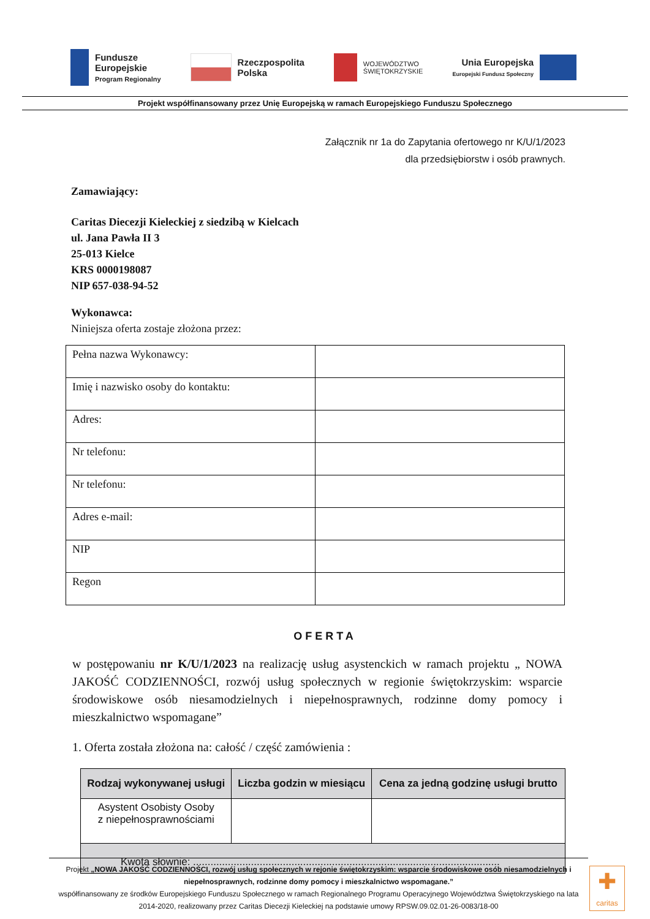Fundusze
Europejskie
Program Regionalny
Rzeczpospolita
Polska
WOJEWÓDZTWO
ŚWIĘTOKRZYSKIE
Unia Europejska
Europejski Fundusz Społeczny
Projekt współfinansowany przez Unię Europejską w ramach Europejskiego Funduszu Społecznego
Załącznik nr 1a do Zapytania ofertowego nr K/U/1/2023
dla przedsiębiorstw i osób prawnych.
Zamawiający:
Caritas Diecezji Kieleckiej z siedzibą w Kielcach
ul. Jana Pawła II 3
25-013 Kielce
KRS 0000198087
NIP 657-038-94-52
Wykonawca:
Niniejsza oferta zostaje złożona przez:
| Pełna nazwa Wykonawcy: | |
| Imię i nazwisko osoby do kontaktu: | |
| Adres: | |
| Nr telefonu: | |
| Nr telefonu: | |
| Adres e-mail: | |
| NIP | |
| Regon | |
OFERTA
w postępowaniu nr K/U/1/2023 na realizację usług asystenckich w ramach projektu „ NOWA JAKOŚĆ CODZIENNOŚCI, rozwój usług społecznych w regionie świętokrzyskim: wsparcie środowiskowe osób niesamodzielnych i niepełnosprawnych, rodzinne domy pomocy i mieszkalnictwo wspomagane”
1. Oferta została złożona na: całość / część zamówienia :
| Rodzaj wykonywanej usługi | Liczba godzin w miesiącu | Cena za jedną godzinę usługi brutto |
| --- | --- | --- |
| Asystent Osobisty Osoby z niepełnosprawnościami | | |
| Kwota słownie: .......................................................................................................... | | |
Projekt „NOWA JAKOŚĆ CODZIENNOŚCI, rozwój usług społecznych w rejonie świętokrzyskim: wsparcie środowiskowe osób niesamodzielnych i niepełnosprawnych, rodzinne domy pomocy i mieszkalnictwo wspomagane.”
współfinansowany ze środków Europejskiego Funduszu Społecznego w ramach Regionalnego Programu Operacyjnego Województwa Świętokrzyskiego na lata 2014-2020, realizowany przez Caritas Diecezji Kieleckiej na podstawie umowy RPSW.09.02.01-26-0083/18-00
✚
caritas